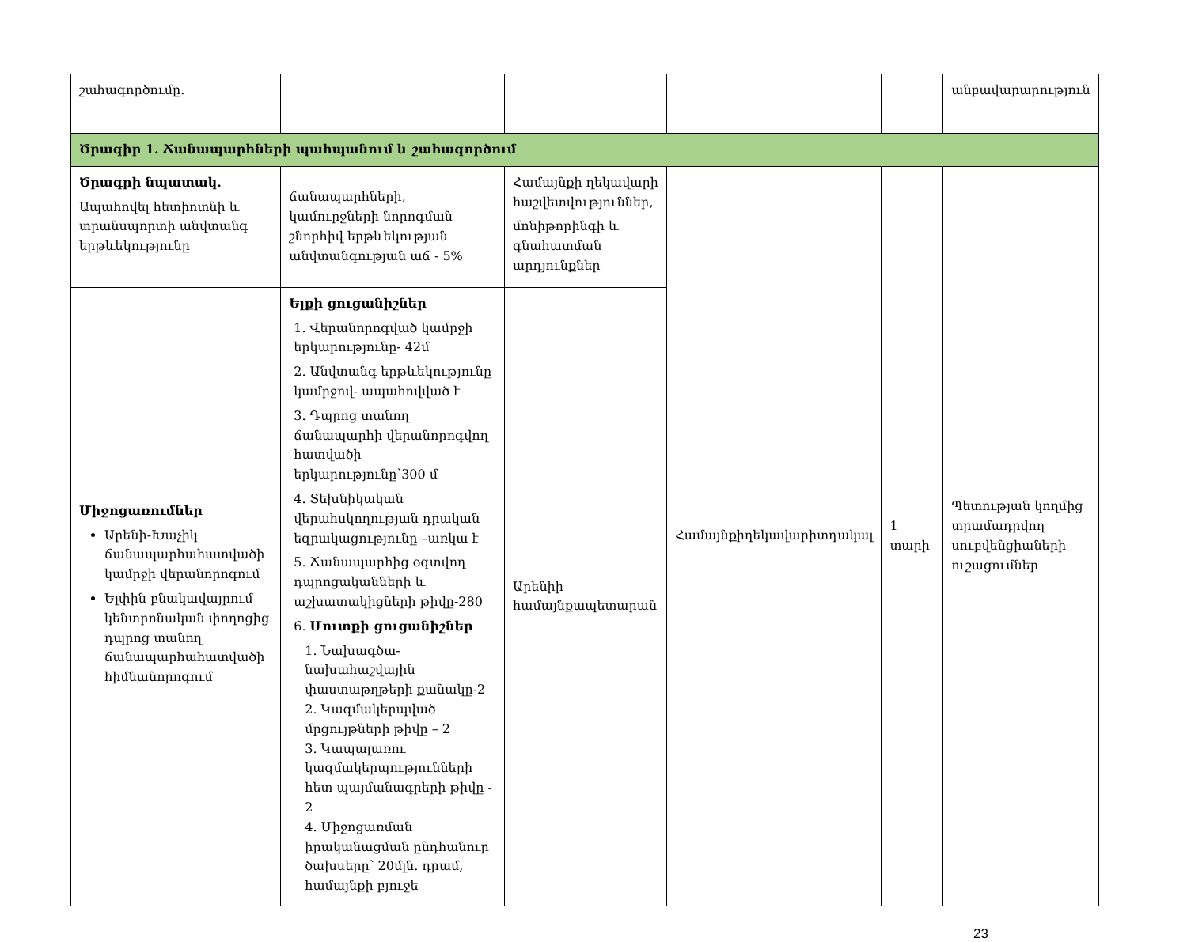| շահագործումը. | | | | | անբավարարություն |
| Ծրագիր 1. Ճանապարհների պահպանում և շահագործում | | | | | |
| Ծրագրի նպատակ. Ապահովել հետիոտնի և տրանսպորտի անվտանգ երթևեկությունը | ճանապարհների, կամուրջների նորոգման շնորհիվ երթևեկության անվտանգության աճ - 5% | Համայնքի ղեկավարի հաշվետվություններ, մոնիթորինգի և գնահատման արդյունքներ | Համայնքիղեկավարիտդակալ | 1 տարի | Պետության կողմից տրամադրվող սուբվենցիաների ուշացումներ |
| Միջոցառումներ Արենի-Խաչիկ ճանապարհահատվածի կամրջի վերանորոգում Ելփին բնակավայրում կենտրոնական փողոցից դպրոց տանող ճանապարհահատվածի հիմնանորոգում | Ելքի ցուցանիշներ 1. Վերանորոգված կամրջի երկարությունը- 42մ 2. Անվտանգ երթևեկությունը կամրջով- ապահովված է 3. Դպրոց տանող ճանապարհի վերանորոգվող հատվածի երկարությունը՝300 մ 4. Տեխնիկական վերահսկողության դրական եզրակացությունը –առկա է 5. Ճանապարհից օգտվող դպրոցականների և աշխատակիցների թիվը-280 6. Մուտքի ցուցանիշներ 1. Նախագծա-նախահաշվային փաստաթղթերի քանակը-2 2. Կազմակերպված մրցույթների թիվը – 2 3. Կապալառու կազմակերպությունների հետ պայմանագրերի թիվը - 2 4. Միջոցառման իրականացման ընդհանուր ծախսերը՝ 20մլն. դրամ, համայնքի բյուջե | Արենիի համայնքապետարան | | | |
23